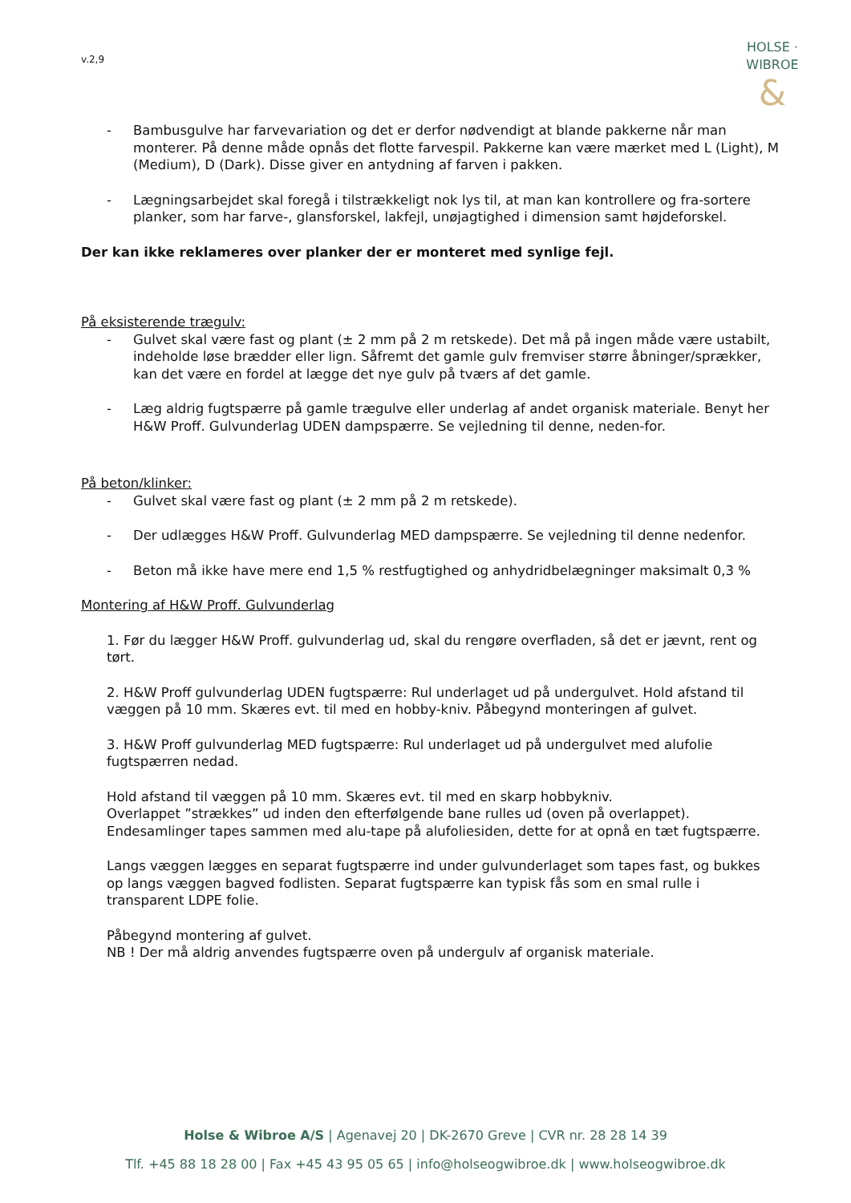v.2,9
HOLSE · WIBROE
&
- Bambusgulve har farvevariation og det er derfor nødvendigt at blande pakkerne når man monterer. På denne måde opnås det flotte farvespil. Pakkerne kan være mærket med L (Light), M (Medium), D (Dark). Disse giver en antydning af farven i pakken.
- Lægningsarbejdet skal foregå i tilstrækkeligt nok lys til, at man kan kontrollere og fra-sortere planker, som har farve-, glansforskel, lakfejl, unøjagtighed i dimension samt højdeforskel.
Der kan ikke reklameres over planker der er monteret med synlige fejl.
På eksisterende trægulv:
- Gulvet skal være fast og plant (± 2 mm på 2 m retskede). Det må på ingen måde være ustabilt, indeholde løse brædder eller lign. Såfremt det gamle gulv fremviser større åbninger/sprækker, kan det være en fordel at lægge det nye gulv på tværs af det gamle.
- Læg aldrig fugtspærre på gamle trægulve eller underlag af andet organisk materiale. Benyt her H&W Proff. Gulvunderlag UDEN dampspærre. Se vejledning til denne, neden-for.
På beton/klinker:
- Gulvet skal være fast og plant (± 2 mm på 2 m retskede).
- Der udlægges H&W Proff. Gulvunderlag MED dampspærre. Se vejledning til denne nedenfor.
- Beton må ikke have mere end 1,5 % restfugtighed og anhydridbelægninger maksimalt 0,3 %
Montering af H&W Proff. Gulvunderlag
1. Før du lægger H&W Proff. gulvunderlag ud, skal du rengøre overfladen, så det er jævnt, rent og tørt.
2. H&W Proff gulvunderlag UDEN fugtspærre: Rul underlaget ud på undergulvet. Hold afstand til væggen på 10 mm. Skæres evt. til med en hobby-kniv. Påbegynd monteringen af gulvet.
3. H&W Proff gulvunderlag MED fugtspærre: Rul underlaget ud på undergulvet med alufolie fugtspærren nedad.
Hold afstand til væggen på 10 mm. Skæres evt. til med en skarp hobbykniv.
Overlappet ”strækkes” ud inden den efterfølgende bane rulles ud (oven på overlappet). Endesamlinger tapes sammen med alu-tape på alufoliesiden, dette for at opnå en tæt fugtspærre.
Langs væggen lægges en separat fugtspærre ind under gulvunderlaget som tapes fast, og bukkes op langs væggen bagved fodlisten. Separat fugtspærre kan typisk fås som en smal rulle i transparent LDPE folie.
Påbegynd montering af gulvet.
NB ! Der må aldrig anvendes fugtspærre oven på undergulv af organisk materiale.
Holse & Wibroe A/S | Agenavej 20 | DK-2670 Greve | CVR nr. 28 28 14 39
Tlf. +45 88 18 28 00 | Fax +45 43 95 05 65 | info@holseogwibroe.dk | www.holseogwibroe.dk